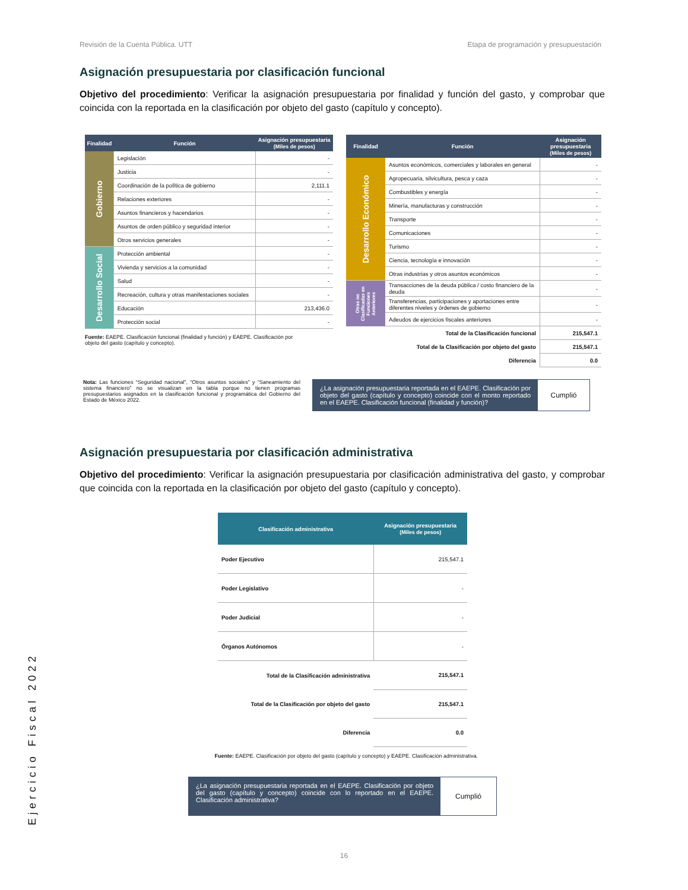Revisión de la Cuenta Pública. UTT Etapa de programación y presupuestación
Asignación presupuestaria por clasificación funcional
Objetivo del procedimiento: Verificar la asignación presupuestaria por finalidad y función del gasto, y comprobar que coincida con la reportada en la clasificación por objeto del gasto (capítulo y concepto).
| Finalidad | Función | Asignación presupuestaria (Miles de pesos) |
| --- | --- | --- |
| Gobierno | Legislación | - |
| | Justicia | - |
| | Coordinación de la política de gobierno | 2,111.1 |
| | Relaciones exteriores | - |
| | Asuntos financieros y hacendarios | - |
| | Asuntos de orden público y seguridad interior | - |
| | Otros servicios generales | - |
| Desarrollo Social | Protección ambiental | - |
| | Vivienda y servicios a la comunidad | - |
| | Salud | - |
| | Recreación, cultura y otras manifestaciones sociales | - |
| | Educación | 213,436.0 |
| | Protección social | - |
Fuente: EAEPE. Clasificación funcional (finalidad y función) y EAEPE. Clasificación por objeto del gasto (capítulo y concepto).
| Finalidad | Función | Asignación presupuestaria (Miles de pesos) |
| --- | --- | --- |
| Desarrollo Económico | Asuntos económicos, comerciales y laborales en general | - |
| | Agropecuaria, silvicultura, pesca y caza | - |
| | Combustibles y energía | - |
| | Minería, manufacturas y construcción | - |
| | Transporte | - |
| | Comunicaciones | - |
| | Turismo | - |
| | Ciencia, tecnología e innovación | - |
| | Otras industrias y otros asuntos económicos | - |
| Otras no Clasificadas en Funciones Anteriores | Transacciones de la deuda pública / costo financiero de la deuda | - |
| | Transferencias, participaciones y aportaciones entre diferentes niveles y órdenes de gobierno | - |
| | Adeudos de ejercicios fiscales anteriores | - |
| Total de la Clasificación funcional | | 215,547.1 |
| Total de la Clasificación por objeto del gasto | | 215,547.1 |
| Diferencia | | 0.0 |
Nota: Las funciones “Seguridad nacional”, “Otros asuntos sociales” y “Saneamiento del sistema financiero” no se visualizan en la tabla porque no tienen programas presupuestarios asignados en la clasificación funcional y programática del Gobierno del Estado de México 2022.
¿La asignación presupuestaria reportada en el EAEPE. Clasificación por objeto del gasto (capítulo y concepto) coincide con el monto reportado en el EAEPE. Clasificación funcional (finalidad y función)?
Cumplió
Asignación presupuestaria por clasificación administrativa
Objetivo del procedimiento: Verificar la asignación presupuestaria por clasificación administrativa del gasto, y comprobar que coincida con la reportada en la clasificación por objeto del gasto (capítulo y concepto).
| Clasificación administrativa | Asignación presupuestaria (Miles de pesos) |
| --- | --- |
| Poder Ejecutivo | 215,547.1 |
| Poder Legislativo | - |
| Poder Judicial | - |
| Órganos Autónomos | - |
| Total de la Clasificación administrativa | 215,547.1 |
| Total de la Clasificación por objeto del gasto | 215,547.1 |
| Diferencia | 0.0 |
Fuente: EAEPE. Clasificación por objeto del gasto (capítulo y concepto) y EAEPE. Clasificación administrativa.
¿La asignación presupuestaria reportada en el EAEPE. Clasificación por objeto del gasto (capítulo y concepto) coincide con lo reportado en el EAEPE. Clasificación administrativa?
Cumplió
16
Ejercicio Fiscal 2022